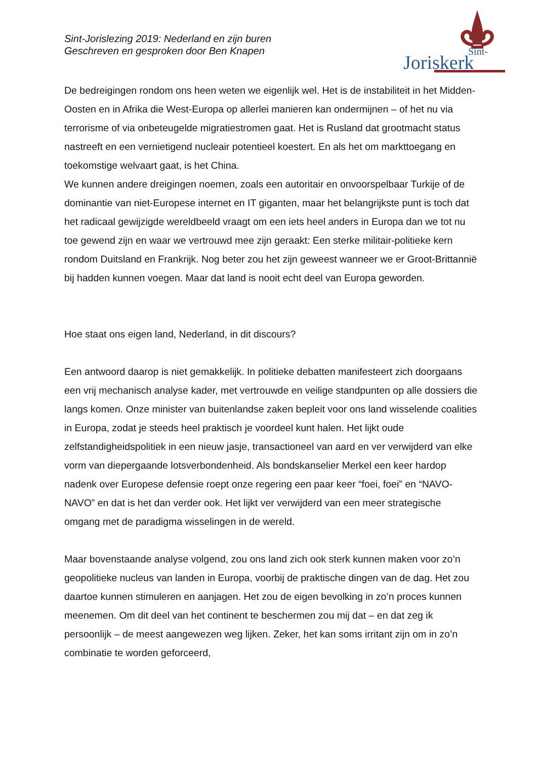Sint-Jorislezing 2019: Nederland en zijn buren
Geschreven en gesproken door Ben Knapen
Sint-
Joriskerk
De bedreigingen rondom ons heen weten we eigenlijk wel. Het is de instabiliteit in het Midden-Oosten en in Afrika die West-Europa op allerlei manieren kan ondermijnen – of het nu via terrorisme of via onbeteugelde migratiestromen gaat. Het is Rusland dat grootmacht status nastreeft en een vernietigend nucleair potentieel koestert. En als het om markttoegang en toekomstige welvaart gaat, is het China.
We kunnen andere dreigingen noemen, zoals een autoritair en onvoorspelbaar Turkije of de dominantie van niet-Europese internet en IT giganten, maar het belangrijkste punt is toch dat het radicaal gewijzigde wereldbeeld vraagt om een iets heel anders in Europa dan we tot nu toe gewend zijn en waar we vertrouwd mee zijn geraakt: Een sterke militair-politieke kern rondom Duitsland en Frankrijk. Nog beter zou het zijn geweest wanneer we er Groot-Brittannië bij hadden kunnen voegen. Maar dat land is nooit echt deel van Europa geworden.
Hoe staat ons eigen land, Nederland, in dit discours?
Een antwoord daarop is niet gemakkelijk. In politieke debatten manifesteert zich doorgaans een vrij mechanisch analyse kader, met vertrouwde en veilige standpunten op alle dossiers die langs komen. Onze minister van buitenlandse zaken bepleit voor ons land wisselende coalities in Europa, zodat je steeds heel praktisch je voordeel kunt halen. Het lijkt oude zelfstandigheidspolitiek in een nieuw jasje, transactioneel van aard en ver verwijderd van elke vorm van diepergaande lotsverbondenheid. Als bondskanselier Merkel een keer hardop nadenk over Europese defensie roept onze regering een paar keer “foei, foei” en “NAVO-NAVO” en dat is het dan verder ook. Het lijkt ver verwijderd van een meer strategische omgang met de paradigma wisselingen in de wereld.
Maar bovenstaande analyse volgend, zou ons land zich ook sterk kunnen maken voor zo’n geopolitieke nucleus van landen in Europa, voorbij de praktische dingen van de dag. Het zou daartoe kunnen stimuleren en aanjagen. Het zou de eigen bevolking in zo’n proces kunnen meenemen. Om dit deel van het continent te beschermen zou mij dat – en dat zeg ik persoonlijk – de meest aangewezen weg lijken. Zeker, het kan soms irritant zijn om in zo’n combinatie te worden geforceerd,